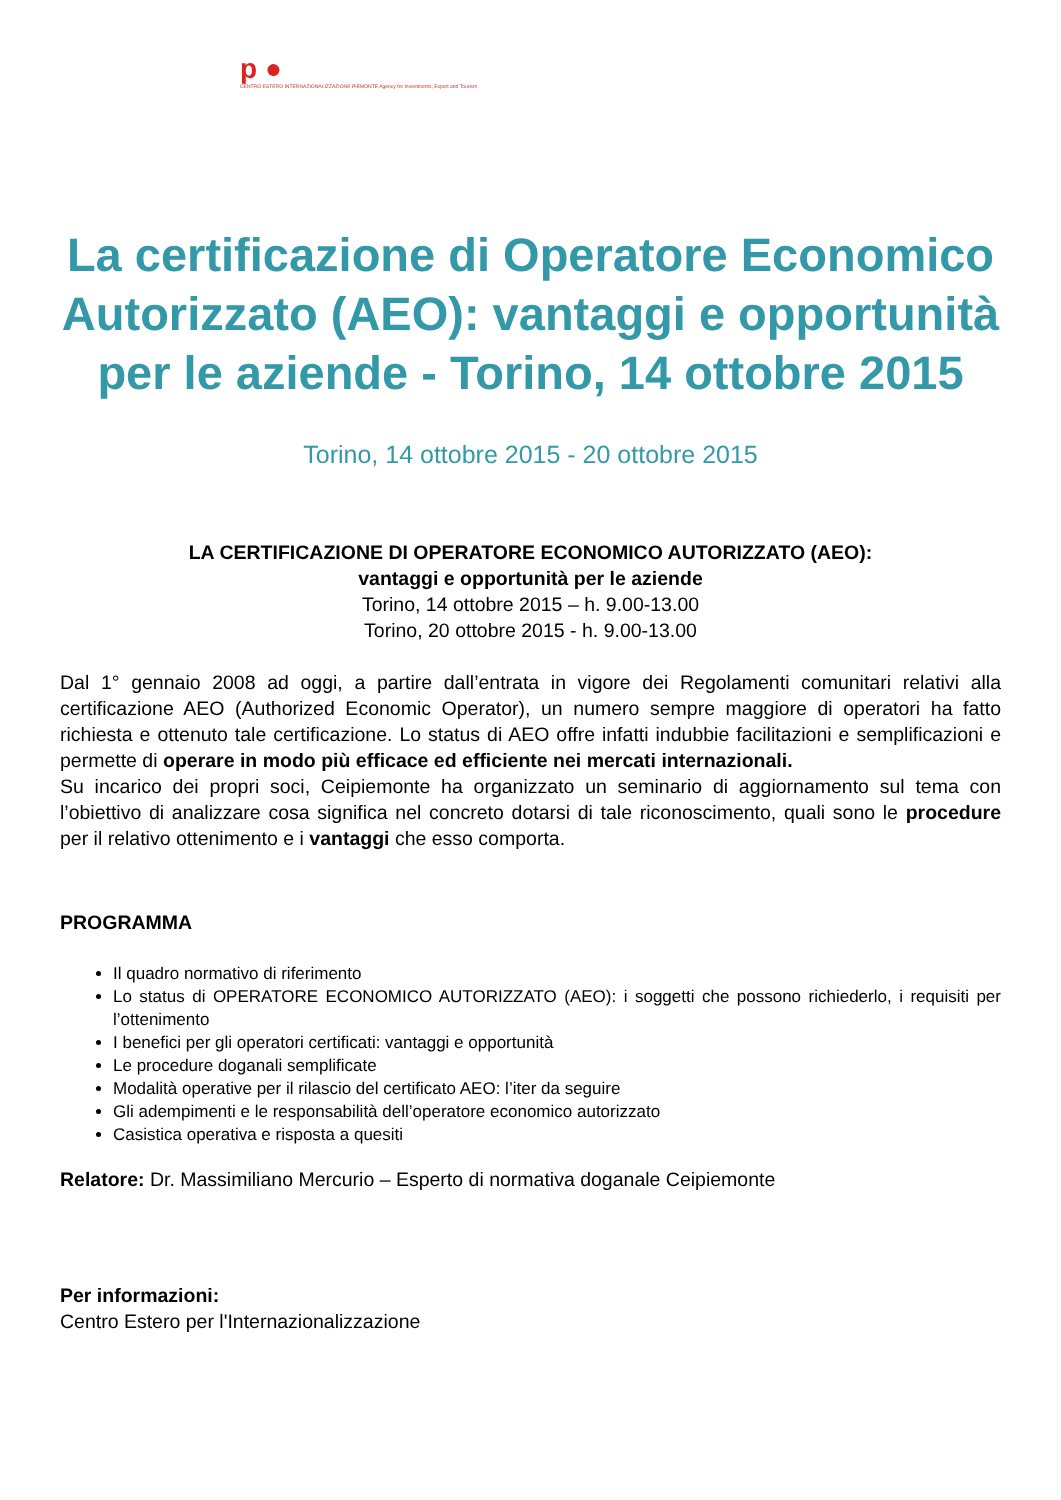p ●
CENTRO ESTERO INTERNAZIONALIZZAZIONE PIEMONTE Agency for Investments, Export and Tourism
La certificazione di Operatore Economico Autorizzato (AEO): vantaggi e opportunità per le aziende - Torino, 14 ottobre 2015
Torino, 14 ottobre 2015 - 20 ottobre 2015
LA CERTIFICAZIONE DI OPERATORE ECONOMICO AUTORIZZATO (AEO):
vantaggi e opportunità per le aziende
Torino, 14 ottobre 2015 – h. 9.00-13.00
Torino, 20 ottobre 2015 - h. 9.00-13.00
Dal 1° gennaio 2008 ad oggi, a partire dall’entrata in vigore dei Regolamenti comunitari relativi alla certificazione AEO (Authorized Economic Operator), un numero sempre maggiore di operatori ha fatto richiesta e ottenuto tale certificazione. Lo status di AEO offre infatti indubbie facilitazioni e semplificazioni e permette di operare in modo più efficace ed efficiente nei mercati internazionali.
Su incarico dei propri soci, Ceipiemonte ha organizzato un seminario di aggiornamento sul tema con l’obiettivo di analizzare cosa significa nel concreto dotarsi di tale riconoscimento, quali sono le procedure per il relativo ottenimento e i vantaggi che esso comporta.
PROGRAMMA
Il quadro normativo di riferimento
Lo status di OPERATORE ECONOMICO AUTORIZZATO (AEO): i soggetti che possono richiederlo, i requisiti per l’ottenimento
I benefici per gli operatori certificati: vantaggi e opportunità
Le procedure doganali semplificate
Modalità operative per il rilascio del certificato AEO: l’iter da seguire
Gli adempimenti e le responsabilità dell’operatore economico autorizzato
Casistica operativa e risposta a quesiti
Relatore: Dr. Massimiliano Mercurio – Esperto di normativa doganale Ceipiemonte
Per informazioni:
Centro Estero per l'Internazionalizzazione